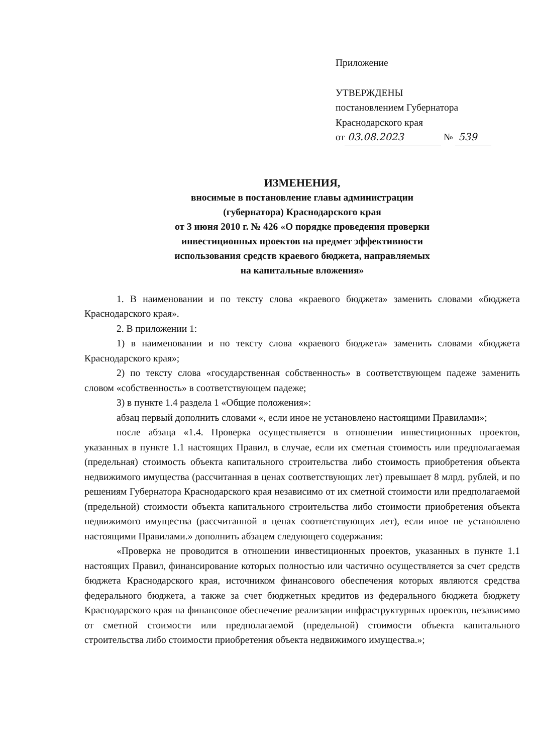Приложение
УТВЕРЖДЕНЫ
постановлением Губернатора
Краснодарского края
от 03.08.2023 № 539
ИЗМЕНЕНИЯ,
вносимые в постановление главы администрации
(губернатора) Краснодарского края
от 3 июня 2010 г. № 426 «О порядке проведения проверки
инвестиционных проектов на предмет эффективности
использования средств краевого бюджета, направляемых
на капитальные вложения»
1. В наименовании и по тексту слова «краевого бюджета» заменить словами «бюджета Краснодарского края».
2. В приложении 1:
1) в наименовании и по тексту слова «краевого бюджета» заменить словами «бюджета Краснодарского края»;
2) по тексту слова «государственная собственность» в соответствующем падеже заменить словом «собственность» в соответствующем падеже;
3) в пункте 1.4 раздела 1 «Общие положения»:
абзац первый дополнить словами «, если иное не установлено настоящими Правилами»;
после абзаца «1.4. Проверка осуществляется в отношении инвестиционных проектов, указанных в пункте 1.1 настоящих Правил, в случае, если их сметная стоимость или предполагаемая (предельная) стоимость объекта капитального строительства либо стоимость приобретения объекта недвижимого имущества (рассчитанная в ценах соответствующих лет) превышает 8 млрд. рублей, и по решениям Губернатора Краснодарского края независимо от их сметной стоимости или предполагаемой (предельной) стоимости объекта капитального строительства либо стоимости приобретения объекта недвижимого имущества (рассчитанной в ценах соответствующих лет), если иное не установлено настоящими Правилами.» дополнить абзацем следующего содержания:
«Проверка не проводится в отношении инвестиционных проектов, указанных в пункте 1.1 настоящих Правил, финансирование которых полностью или частично осуществляется за счет средств бюджета Краснодарского края, источником финансового обеспечения которых являются средства федерального бюджета, а также за счет бюджетных кредитов из федерального бюджета бюджету Краснодарского края на финансовое обеспечение реализации инфраструктурных проектов, независимо от сметной стоимости или предполагаемой (предельной) стоимости объекта капитального строительства либо стоимости приобретения объекта недвижимого имущества.»;